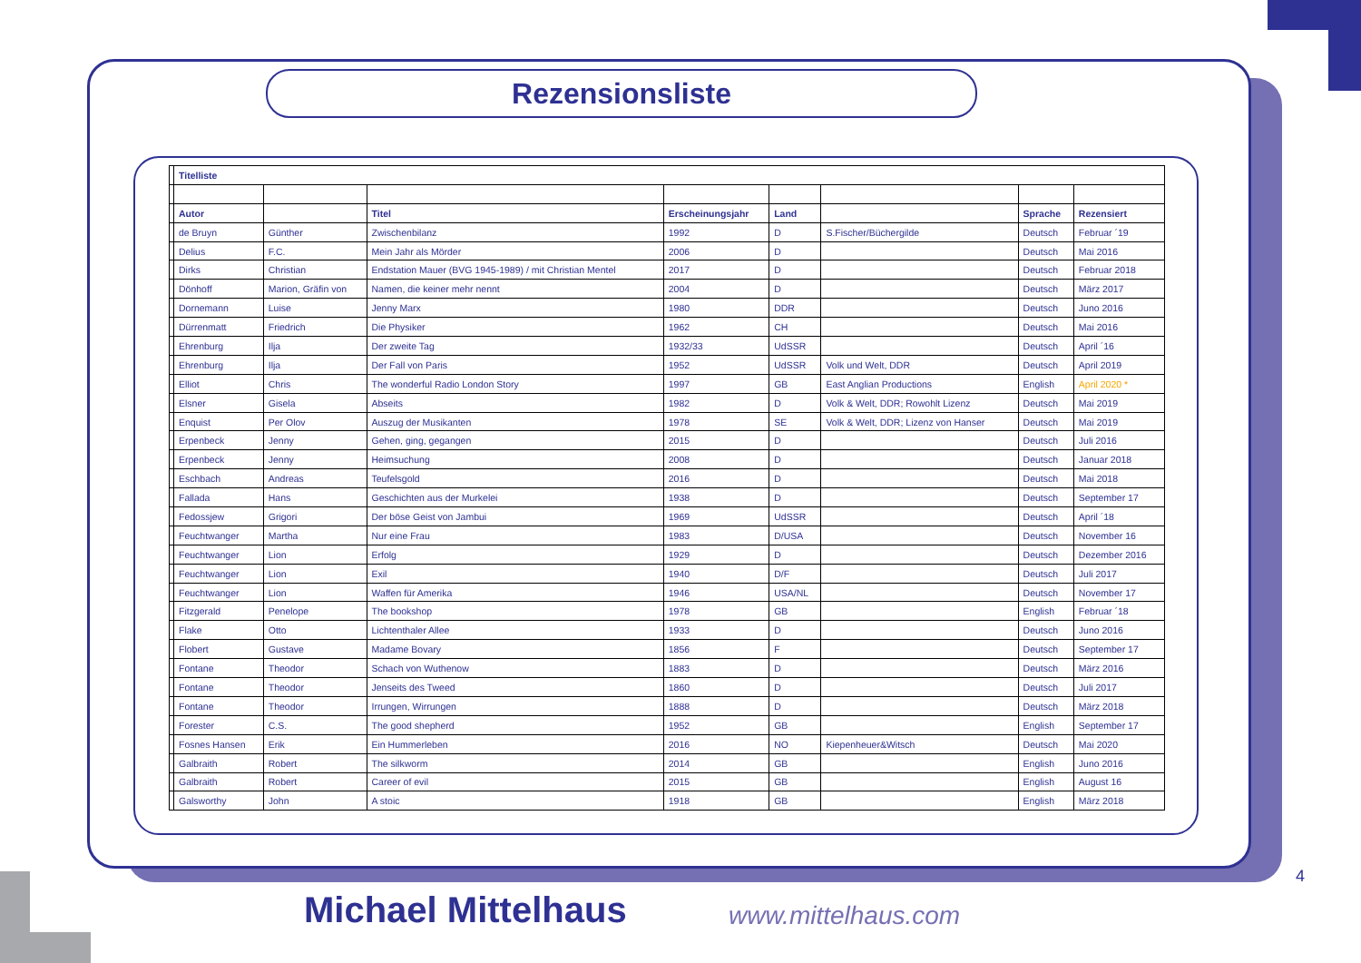Rezensionsliste
| | Titelliste | | | | | | | |
| | Autor | | Titel | Erscheinungsjahr | Land | | Sprache | Rezensiert |
| | de Bruyn | Günther | Zwischenbilanz | 1992 | D | S.Fischer/Büchergilde | Deutsch | Februar ´19 |
| | Delius | F.C. | Mein Jahr als Mörder | 2006 | D | | Deutsch | Mai 2016 |
| | Dirks | Christian | Endstation Mauer (BVG 1945-1989) / mit Christian Mentel | 2017 | D | | Deutsch | Februar 2018 |
| | Dönhoff | Marion, Gräfin von | Namen, die keiner mehr nennt | 2004 | D | | Deutsch | März 2017 |
| | Dornemann | Luise | Jenny Marx | 1980 | DDR | | Deutsch | Juno 2016 |
| | Dürrenmatt | Friedrich | Die Physiker | 1962 | CH | | Deutsch | Mai 2016 |
| | Ehrenburg | Ilja | Der zweite Tag | 1932/33 | UdSSR | | Deutsch | April ´16 |
| | Ehrenburg | Ilja | Der Fall von Paris | 1952 | UdSSR | Volk und Welt, DDR | Deutsch | April 2019 |
| | Elliot | Chris | The wonderful Radio London Story | 1997 | GB | East Anglian Productions | English | April 2020 * |
| | Elsner | Gisela | Abseits | 1982 | D | Volk & Welt, DDR; Rowohlt Lizenz | Deutsch | Mai 2019 |
| | Enquist | Per Olov | Auszug der Musikanten | 1978 | SE | Volk & Welt, DDR; Lizenz von Hanser | Deutsch | Mai 2019 |
| | Erpenbeck | Jenny | Gehen, ging, gegangen | 2015 | D | | Deutsch | Juli 2016 |
| | Erpenbeck | Jenny | Heimsuchung | 2008 | D | | Deutsch | Januar 2018 |
| | Eschbach | Andreas | Teufelsgold | 2016 | D | | Deutsch | Mai 2018 |
| | Fallada | Hans | Geschichten aus der Murkelei | 1938 | D | | Deutsch | September 17 |
| | Fedossjew | Grigori | Der böse Geist von Jambui | 1969 | UdSSR | | Deutsch | April ´18 |
| | Feuchtwanger | Martha | Nur eine Frau | 1983 | D/USA | | Deutsch | November 16 |
| | Feuchtwanger | Lion | Erfolg | 1929 | D | | Deutsch | Dezember 2016 |
| | Feuchtwanger | Lion | Exil | 1940 | D/F | | Deutsch | Juli 2017 |
| | Feuchtwanger | Lion | Waffen für Amerika | 1946 | USA/NL | | Deutsch | November 17 |
| | Fitzgerald | Penelope | The bookshop | 1978 | GB | | English | Februar ´18 |
| | Flake | Otto | Lichtenthaler Allee | 1933 | D | | Deutsch | Juno 2016 |
| | Flobert | Gustave | Madame Bovary | 1856 | F | | Deutsch | September 17 |
| | Fontane | Theodor | Schach von Wuthenow | 1883 | D | | Deutsch | März 2016 |
| | Fontane | Theodor | Jenseits des Tweed | 1860 | D | | Deutsch | Juli 2017 |
| | Fontane | Theodor | Irrungen, Wirrungen | 1888 | D | | Deutsch | März 2018 |
| | Forester | C.S. | The good shepherd | 1952 | GB | | English | September 17 |
| | Fosnes Hansen | Erik | Ein Hummerleben | 2016 | NO | Kiepenheuer&Witsch | Deutsch | Mai 2020 |
| | Galbraith | Robert | The silkworm | 2014 | GB | | English | Juno 2016 |
| | Galbraith | Robert | Career of evil | 2015 | GB | | English | August 16 |
| | Galsworthy | John | A stoic | 1918 | GB | | English | März 2018 |
4
Michael Mittelhaus www.mittelhaus.com